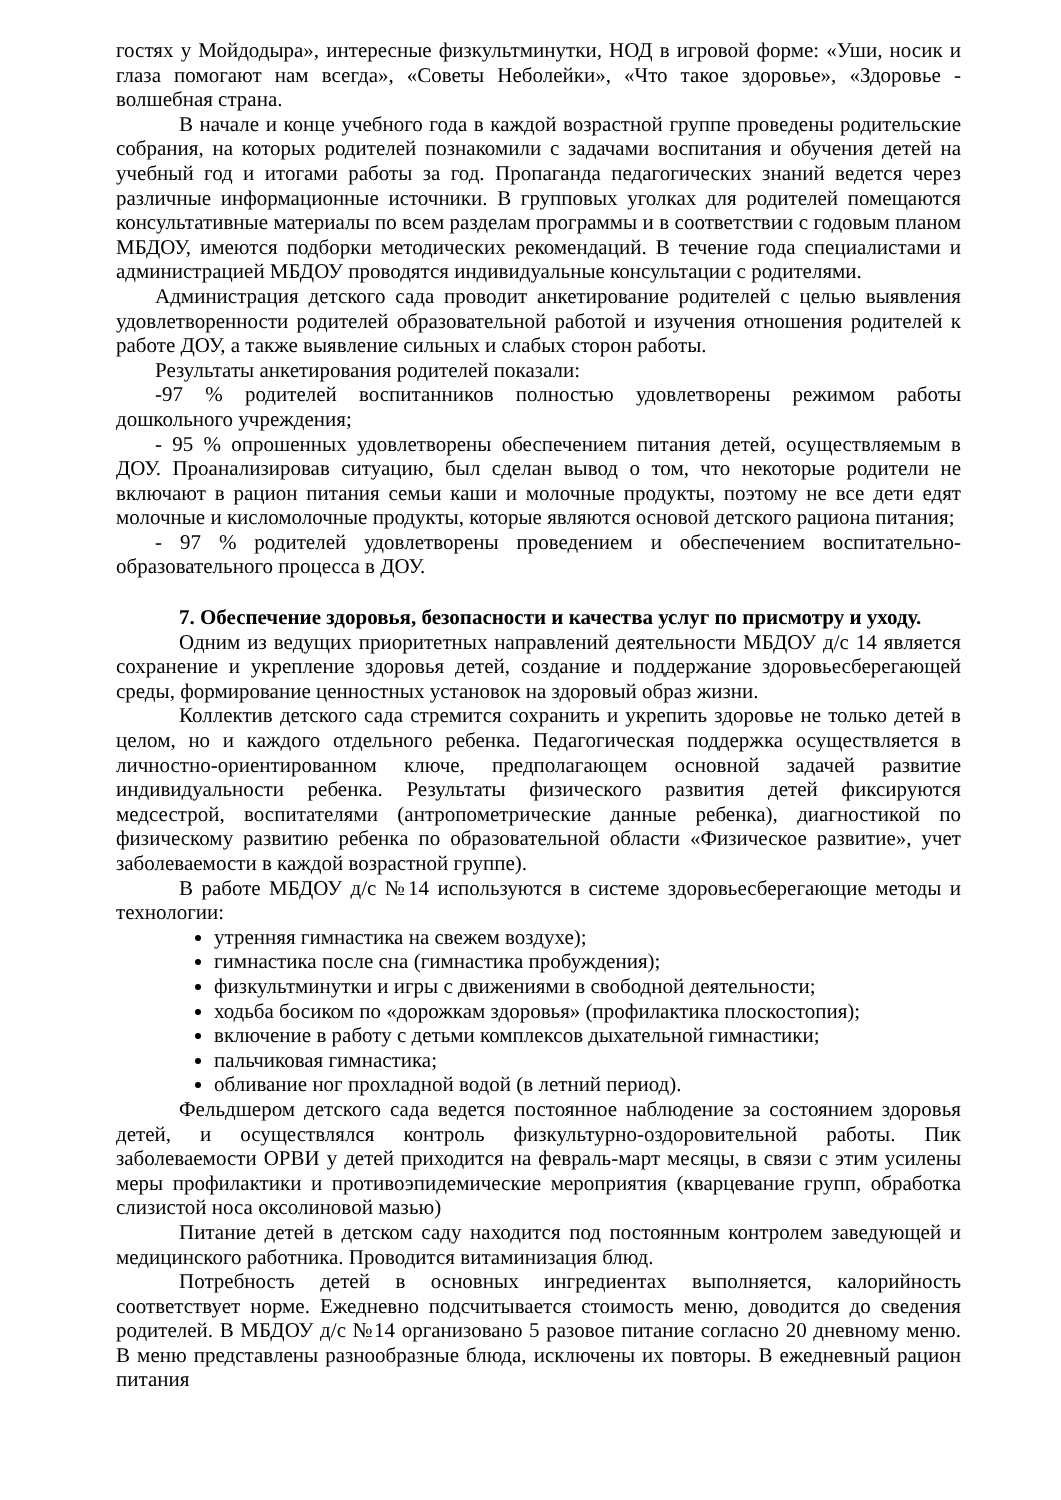гостях у Мойдодыра», интересные физкультминутки, НОД в игровой форме: «Уши, носик и глаза помогают нам всегда», «Советы Неболейки», «Что такое здоровье», «Здоровье - волшебная страна.
В начале и конце учебного года в каждой возрастной группе проведены родительские собрания, на которых родителей познакомили с задачами воспитания и обучения детей на учебный год и итогами работы за год. Пропаганда педагогических знаний ведется через различные информационные источники. В групповых уголках для родителей помещаются консультативные материалы по всем разделам программы и в соответствии с годовым планом МБДОУ, имеются подборки методических рекомендаций. В течение года специалистами и администрацией МБДОУ проводятся индивидуальные консультации с родителями.
Администрация детского сада проводит анкетирование родителей с целью выявления удовлетворенности родителей образовательной работой и изучения отношения родителей к работе ДОУ, а также выявление сильных и слабых сторон работы.
Результаты анкетирования родителей показали:
-97 % родителей воспитанников полностью удовлетворены режимом работы дошкольного учреждения;
- 95 % опрошенных удовлетворены обеспечением питания детей, осуществляемым в ДОУ. Проанализировав ситуацию, был сделан вывод о том, что некоторые родители не включают в рацион питания семьи каши и молочные продукты, поэтому не все дети едят молочные и кисломолочные продукты, которые являются основой детского рациона питания;
- 97 % родителей удовлетворены проведением и обеспечением воспитательно-образовательного процесса в ДОУ.
7. Обеспечение здоровья, безопасности и качества услуг по присмотру и уходу.
Одним из ведущих приоритетных направлений деятельности МБДОУ д/с 14 является сохранение и укрепление здоровья детей, создание и поддержание здоровьесберегающей среды, формирование ценностных установок на здоровый образ жизни.
Коллектив детского сада стремится сохранить и укрепить здоровье не только детей в целом, но и каждого отдельного ребенка. Педагогическая поддержка осуществляется в личностно-ориентированном ключе, предполагающем основной задачей развитие индивидуальности ребенка. Результаты физического развития детей фиксируются медсестрой, воспитателями (антропометрические данные ребенка), диагностикой по физическому развитию ребенка по образовательной области «Физическое развитие», учет заболеваемости в каждой возрастной группе).
В работе МБДОУ д/с №14 используются в системе здоровьесберегающие методы и технологии:
утренняя гимнастика на свежем воздухе);
гимнастика после сна (гимнастика пробуждения);
физкультминутки и игры с движениями в свободной деятельности;
ходьба босиком по «дорожкам здоровья» (профилактика плоскостопия);
включение в работу с детьми комплексов дыхательной гимнастики;
пальчиковая гимнастика;
обливание ног прохладной водой (в летний период).
Фельдшером детского сада ведется постоянное наблюдение за состоянием здоровья детей, и осуществлялся контроль физкультурно-оздоровительной работы. Пик заболеваемости ОРВИ у детей приходится на февраль-март месяцы, в связи с этим усилены меры профилактики и противоэпидемические мероприятия (кварцевание групп, обработка слизистой носа оксолиновой мазью)
Питание детей в детском саду находится под постоянным контролем заведующей и медицинского работника. Проводится витаминизация блюд.
Потребность детей в основных ингредиентах выполняется, калорийность соответствует норме. Ежедневно подсчитывается стоимость меню, доводится до сведения родителей. В МБДОУ д/с №14 организовано 5 разовое питание согласно 20 дневному меню. В меню представлены разнообразные блюда, исключены их повторы. В ежедневный рацион питания